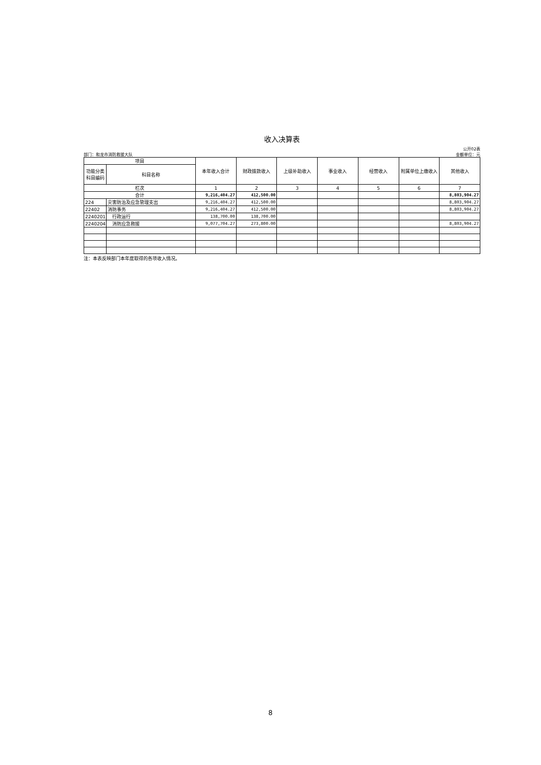收入决算表
部门：和龙市消防救援大队
公开02表
金额单位：元
| 项目 | | 本年收入合计 | 财政拨款收入 | 上级补助收入 | 事业收入 | 经营收入 | 附属单位上缴收入 | 其他收入 |
| --- | --- | --- | --- | --- | --- | --- | --- | --- |
| 功能分类 科目编码 | 科目名称 | | | | | | | |
| 栏次 | | 1 | 2 | 3 | 4 | 5 | 6 | 7 |
| 合计 | | 9,216,404.27 | 412,500.00 | | | | | 8,803,904.27 |
| 224 | 灾害防治及应急管理支出 | 9,216,404.27 | 412,500.00 | | | | | 8,803,904.27 |
| 22402 | 消防事务 | 9,216,404.27 | 412,500.00 | | | | | 8,803,904.27 |
| 2240201 | 行政运行 | 138,700.00 | 138,700.00 | | | | | |
| 2240204 | 消防应急救援 | 9,077,704.27 | 273,800.00 | | | | | 8,803,904.27 |
注：本表反映部门本年度取得的各项收入情况。
8